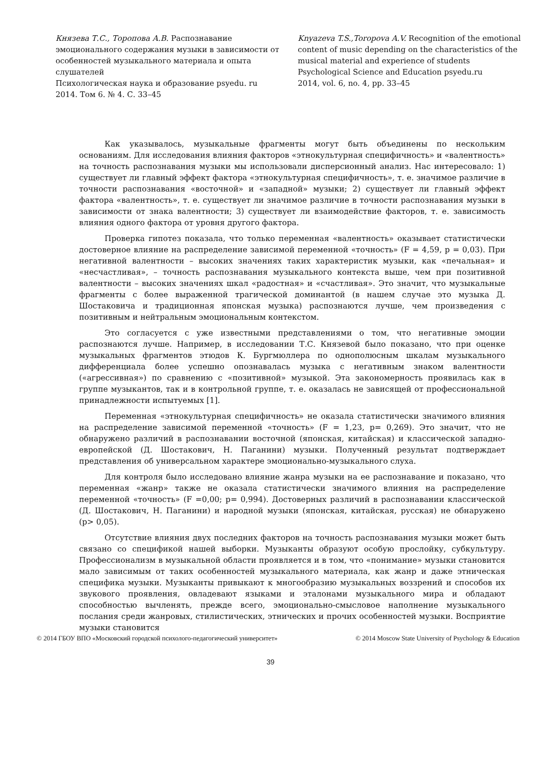Князева Т.С., Торопова А.В. Распознавание эмоционального содержания музыки в зависимости от особенностей музыкального материала и опыта слушателей
Психологическая наука и образование psyedu. ru
2014. Том 6. № 4. С. 33–45
Knyazeva T.S.,Toropova A.V. Recognition of the emotional content of music depending on the characteristics of the musical material and experience of students
Psychological Science and Education psyedu.ru
2014, vol. 6, no. 4, pp. 33–45
Как указывалось, музыкальные фрагменты могут быть объединены по нескольким основаниям. Для исследования влияния факторов «этнокультурная специфичность» и «валентность» на точность распознавания музыки мы использовали дисперсионный анализ. Нас интересовало: 1) существует ли главный эффект фактора «этнокультурная специфичность», т. е. значимое различие в точности распознавания «восточной» и «западной» музыки; 2) существует ли главный эффект фактора «валентность», т. е. существует ли значимое различие в точности распознавания музыки в зависимости от знака валентности; 3) существует ли взаимодействие факторов, т. е. зависимость влияния одного фактора от уровня другого фактора.
Проверка гипотез показала, что только переменная «валентность» оказывает статистически достоверное влияние на распределение зависимой переменной «точность» (F = 4,59, p = 0,03). При негативной валентности – высоких значениях таких характеристик музыки, как «печальная» и «несчастливая», – точность распознавания музыкального контекста выше, чем при позитивной валентности – высоких значениях шкал «радостная» и «счастливая». Это значит, что музыкальные фрагменты с более выраженной трагической доминантой (в нашем случае это музыка Д. Шостаковича и традиционная японская музыка) распознаются лучше, чем произведения с позитивным и нейтральным эмоциональным контекстом.
Это согласуется с уже известными представлениями о том, что негативные эмоции распознаются лучше. Например, в исследовании Т.С. Князевой было показано, что при оценке музыкальных фрагментов этюдов К. Бургмюллера по однополюсным шкалам музыкального дифференциала более успешно опознавалась музыка с негативным знаком валентности («агрессивная») по сравнению с «позитивной» музыкой. Эта закономерность проявилась как в группе музыкантов, так и в контрольной группе, т. е. оказалась не зависящей от профессиональной принадлежности испытуемых [1].
Переменная «этнокультурная специфичность» не оказала статистически значимого влияния на распределение зависимой переменной «точность» (F = 1,23, p= 0,269). Это значит, что не обнаружено различий в распознавании восточной (японская, китайская) и классической западно-европейской (Д. Шостакович, Н. Паганини) музыки. Полученный результат подтверждает представления об универсальном характере эмоционально-музыкального слуха.
Для контроля было исследовано влияние жанра музыки на ее распознавание и показано, что переменная «жанр» также не оказала статистически значимого влияния на распределение переменной «точность» (F =0,00; p= 0,994). Достоверных различий в распознавании классической (Д. Шостакович, Н. Паганини) и народной музыки (японская, китайская, русская) не обнаружено (p> 0,05).
Отсутствие влияния двух последних факторов на точность распознавания музыки может быть связано со спецификой нашей выборки. Музыканты образуют особую прослойку, субкультуру. Профессионализм в музыкальной области проявляется и в том, что «понимание» музыки становится мало зависимым от таких особенностей музыкального материала, как жанр и даже этническая специфика музыки. Музыканты привыкают к многообразию музыкальных воззрений и способов их звукового проявления, овладевают языками и эталонами музыкального мира и обладают способностью вычленять, прежде всего, эмоционально-смысловое наполнение музыкального послания среди жанровых, стилистических, этнических и прочих особенностей музыки. Восприятие музыки становится
© 2014 ГБОУ ВПО «Московский городской психолого-педагогический университет» © 2014 Moscow State University of Psychology & Education
39